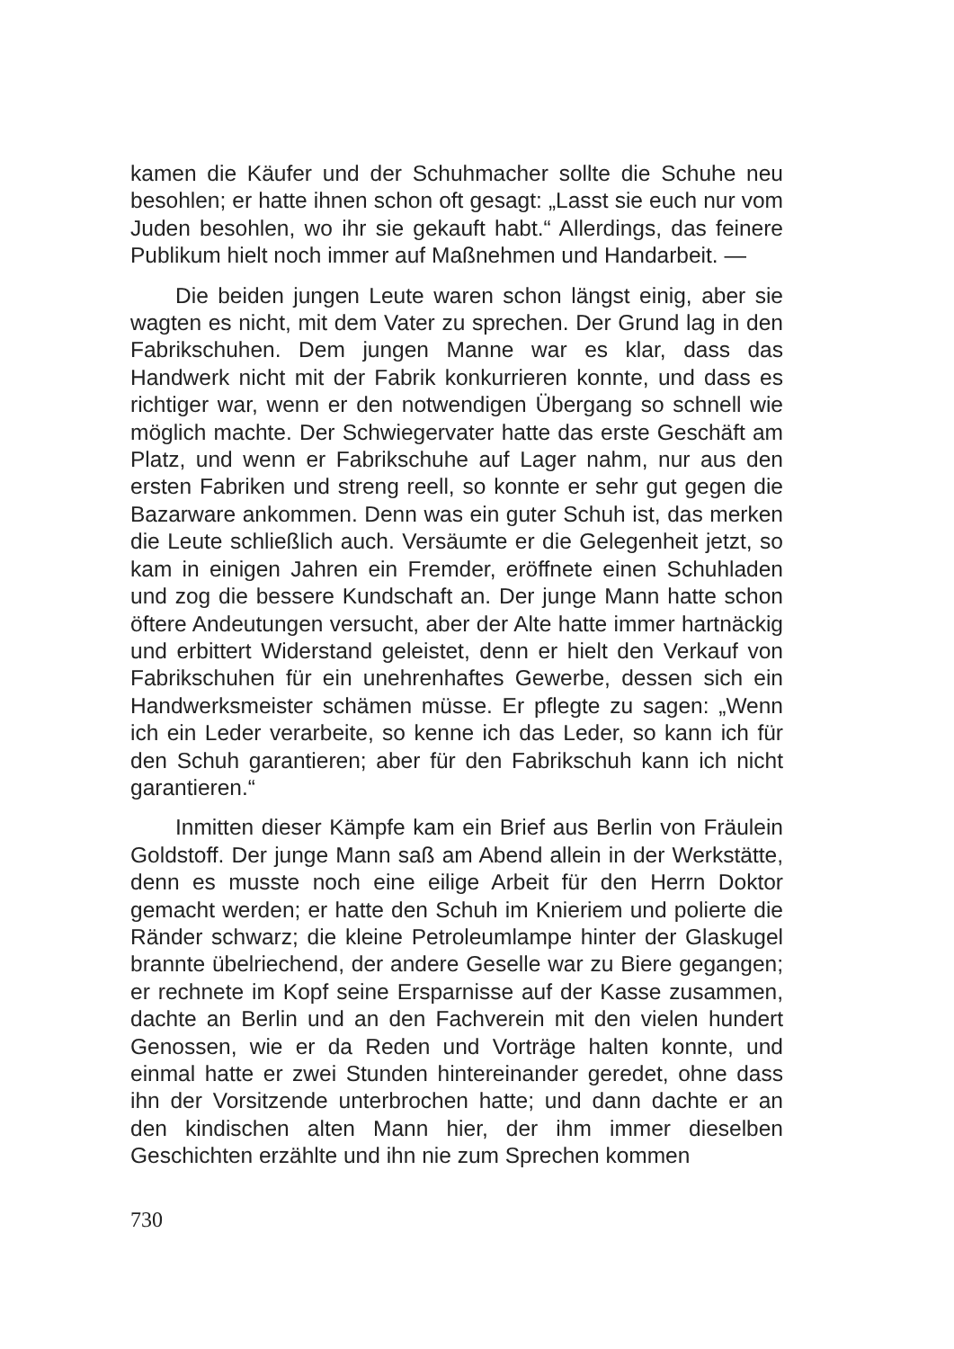kamen die Käufer und der Schuhmacher sollte die Schuhe neu besohlen; er hatte ihnen schon oft gesagt: „Lasst sie euch nur vom Juden besohlen, wo ihr sie gekauft habt.“ Allerdings, das feinere Publikum hielt noch immer auf Maßnehmen und Handarbeit. —
Die beiden jungen Leute waren schon längst einig, aber sie wagten es nicht, mit dem Vater zu sprechen. Der Grund lag in den Fabrikschuhen. Dem jungen Manne war es klar, dass das Handwerk nicht mit der Fabrik konkurrieren konnte, und dass es richtiger war, wenn er den notwendigen Übergang so schnell wie möglich machte. Der Schwiegervater hatte das erste Geschäft am Platz, und wenn er Fabrikschuhe auf Lager nahm, nur aus den ersten Fabriken und streng reell, so konnte er sehr gut gegen die Bazarware ankommen. Denn was ein guter Schuh ist, das merken die Leute schließlich auch. Versäumte er die Gelegenheit jetzt, so kam in einigen Jahren ein Fremder, eröffnete einen Schuhladen und zog die bessere Kundschaft an. Der junge Mann hatte schon öftere Andeutungen versucht, aber der Alte hatte immer hartnäckig und erbittert Widerstand geleistet, denn er hielt den Verkauf von Fabrikschuhen für ein unehrenhaftes Gewerbe, dessen sich ein Handwerksmeister schämen müsse. Er pflegte zu sagen: „Wenn ich ein Leder verarbeite, so kenne ich das Leder, so kann ich für den Schuh garantieren; aber für den Fabrikschuh kann ich nicht garantieren.“
Inmitten dieser Kämpfe kam ein Brief aus Berlin von Fräulein Goldstoff. Der junge Mann saß am Abend allein in der Werkstätte, denn es musste noch eine eilige Arbeit für den Herrn Doktor gemacht werden; er hatte den Schuh im Knieriem und polierte die Ränder schwarz; die kleine Petroleumlampe hinter der Glaskugel brannte übelriechend, der andere Geselle war zu Biere gegangen; er rechnete im Kopf seine Ersparnisse auf der Kasse zusammen, dachte an Berlin und an den Fachverein mit den vielen hundert Genossen, wie er da Reden und Vorträge halten konnte, und einmal hatte er zwei Stunden hintereinander geredet, ohne dass ihn der Vorsitzende unterbrochen hatte; und dann dachte er an den kindischen alten Mann hier, der ihm immer dieselben Geschichten erzählte und ihn nie zum Sprechen kommen
730